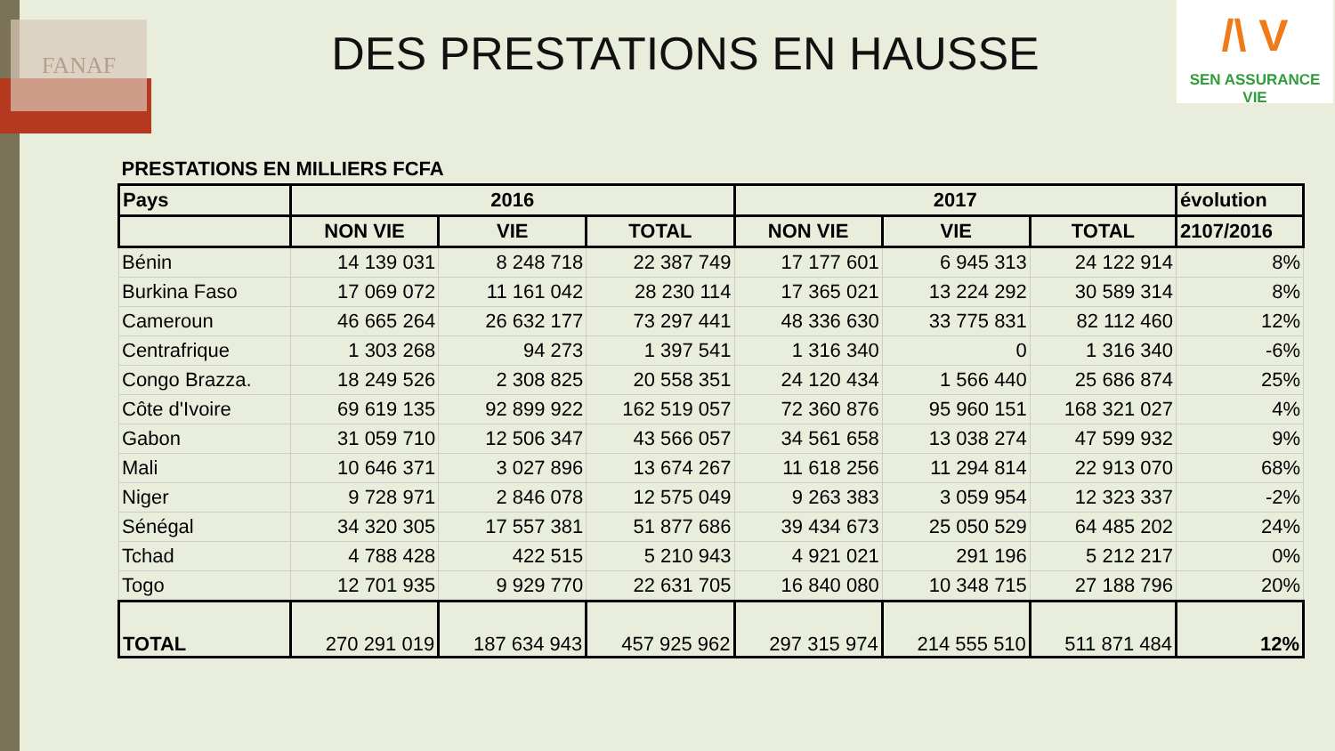FANAF
/\ V
SEN ASSURANCE
VIE
DES PRESTATIONS EN HAUSSE
| PRESTATIONS EN MILLIERS FCFA | | | | | | | |
| --- | --- | --- | --- | --- | --- | --- | --- |
| Pays | 2016 | | | 2017 | | | évolution |
| | NON VIE | VIE | TOTAL | NON VIE | VIE | TOTAL | 2107/2016 |
| Bénin | 14 139 031 | 8 248 718 | 22 387 749 | 17 177 601 | 6 945 313 | 24 122 914 | 8% |
| Burkina Faso | 17 069 072 | 11 161 042 | 28 230 114 | 17 365 021 | 13 224 292 | 30 589 314 | 8% |
| Cameroun | 46 665 264 | 26 632 177 | 73 297 441 | 48 336 630 | 33 775 831 | 82 112 460 | 12% |
| Centrafrique | 1 303 268 | 94 273 | 1 397 541 | 1 316 340 | 0 | 1 316 340 | -6% |
| Congo Brazza. | 18 249 526 | 2 308 825 | 20 558 351 | 24 120 434 | 1 566 440 | 25 686 874 | 25% |
| Côte d'Ivoire | 69 619 135 | 92 899 922 | 162 519 057 | 72 360 876 | 95 960 151 | 168 321 027 | 4% |
| Gabon | 31 059 710 | 12 506 347 | 43 566 057 | 34 561 658 | 13 038 274 | 47 599 932 | 9% |
| Mali | 10 646 371 | 3 027 896 | 13 674 267 | 11 618 256 | 11 294 814 | 22 913 070 | 68% |
| Niger | 9 728 971 | 2 846 078 | 12 575 049 | 9 263 383 | 3 059 954 | 12 323 337 | -2% |
| Sénégal | 34 320 305 | 17 557 381 | 51 877 686 | 39 434 673 | 25 050 529 | 64 485 202 | 24% |
| Tchad | 4 788 428 | 422 515 | 5 210 943 | 4 921 021 | 291 196 | 5 212 217 | 0% |
| Togo | 12 701 935 | 9 929 770 | 22 631 705 | 16 840 080 | 10 348 715 | 27 188 796 | 20% |
| TOTAL | 270 291 019 | 187 634 943 | 457 925 962 | 297 315 974 | 214 555 510 | 511 871 484 | 12% |